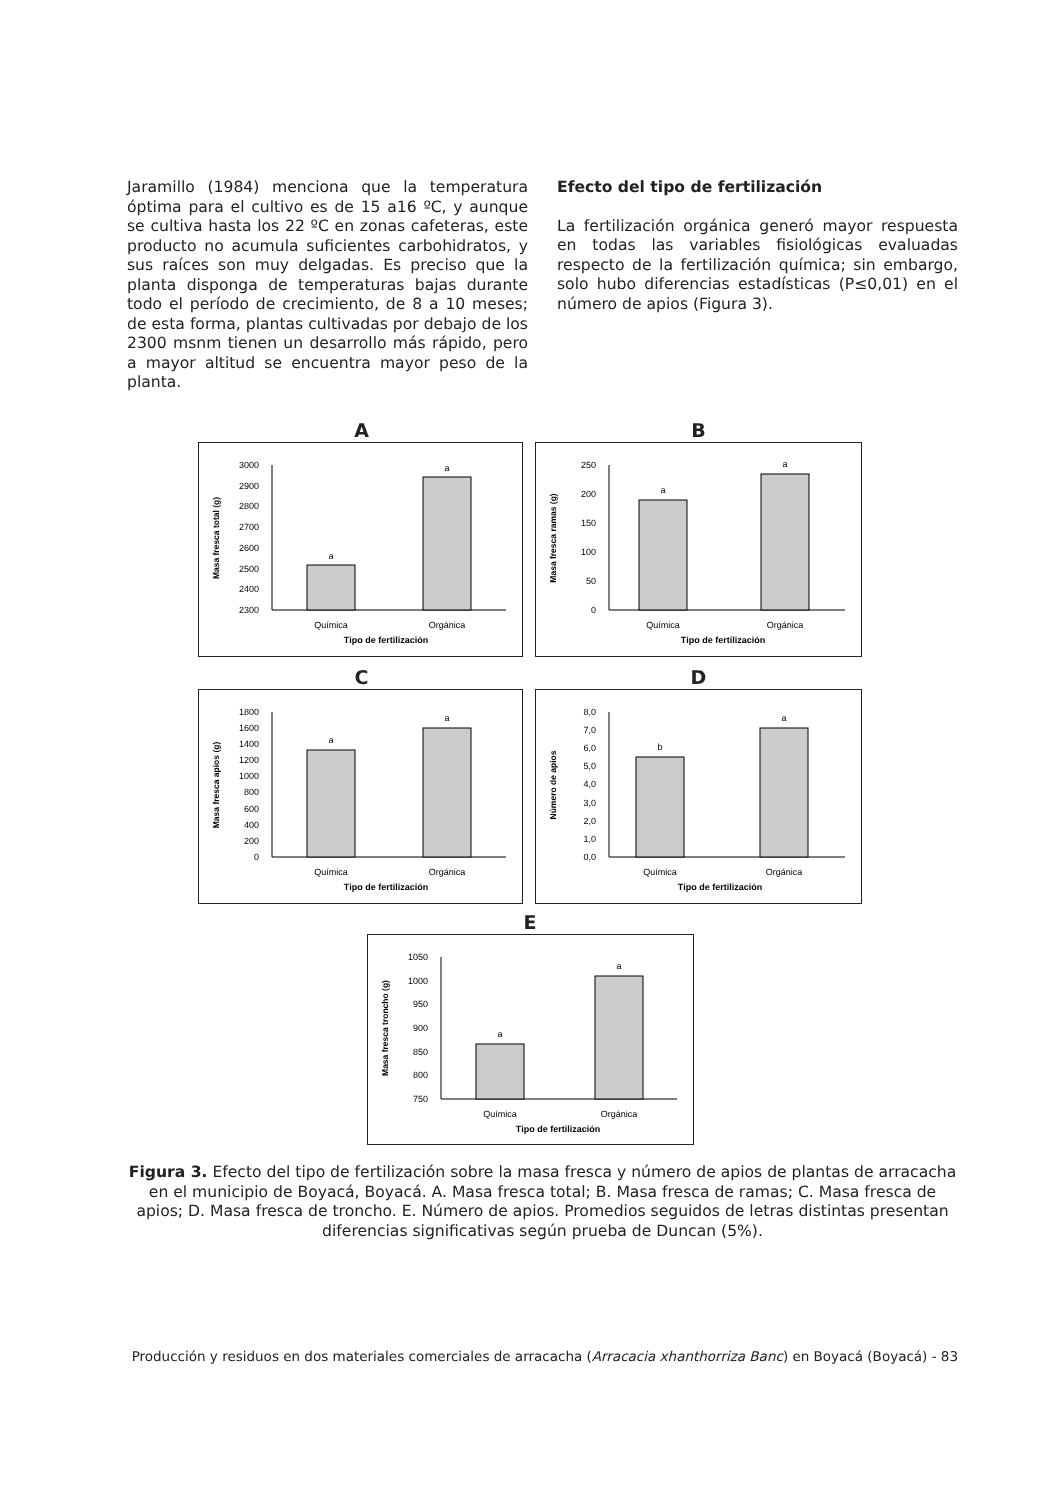Jaramillo (1984) menciona que la temperatura óptima para el cultivo es de 15 a16 ºC, y aunque se cultiva hasta los 22 ºC en zonas cafeteras, este producto no acumula suficientes carbohidratos, y sus raíces son muy delgadas. Es preciso que la planta disponga de temperaturas bajas durante todo el período de crecimiento, de 8 a 10 meses; de esta forma, plantas cultivadas por debajo de los 2300 msnm tienen un desarrollo más rápido, pero a mayor altitud se encuentra mayor peso de la planta.
Efecto del tipo de fertilización
La fertilización orgánica generó mayor respuesta en todas las variables fisiológicas evaluadas respecto de la fertilización química; sin embargo, solo hubo diferencias estadísticas (P≤0,01) en el número de apios (Figura 3).
A
3000
2900
2800
2700
2600
2500
2400
2300
a
a
Química
Orgánica
Tipo de fertilización
Masa fresca total (g)
B
250
200
150
100
50
0
a
a
Química
Orgánica
Tipo de fertilización
Masa fresca ramas (g)
C
1800
1600
1400
1200
1000
800
600
400
200
0
a
a
Química
Orgánica
Tipo de fertilización
Masa fresca apios (g)
D
8,0
7,0
6,0
5,0
4,0
3,0
2,0
1,0
0,0
b
a
Química
Orgánica
Tipo de fertilización
Número de apios
E
1050
1000
950
900
850
800
750
a
a
Química
Orgánica
Tipo de fertilización
Masa fresca troncho (g)
Figura 3. Efecto del tipo de fertilización sobre la masa fresca y número de apios de plantas de arracacha en el municipio de Boyacá, Boyacá. A. Masa fresca total; B. Masa fresca de ramas; C. Masa fresca de apios; D. Masa fresca de troncho. E. Número de apios. Promedios seguidos de letras distintas presentan diferencias significativas según prueba de Duncan (5%).
Producción y residuos en dos materiales comerciales de arracacha (Arracacia xhanthorriza Banc) en Boyacá (Boyacá) - 83